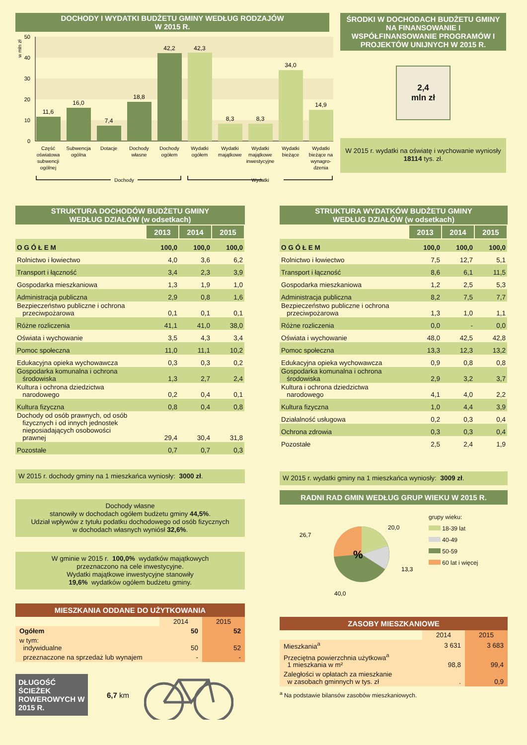DOCHODY I WYDATKI BUDŻETU GMINY WEDŁUG RODZAJÓW
W 2015 R.
w mln zł
50
40
30
20
10
0
11,6
16,0
7,4
18,8
42,2
42,3
8,3
8,3
34,0
14,9
Część
oświatowa
subwencji
ogólnej
Subwencja
ogólna
Dotacje
Dochody
własne
Dochody
ogółem
Wydatki
ogółem
Wydatki
majątkowe
Wydatki
majątkowe
inwestycyjne
Wydatki
bieżące
Wydatki
bieżące na
wynagro-
dzenia
Dochody
Wydatki
ŚRODKI W DOCHODACH BUDŻETU GMINY NA FINANSOWANIE I WSPÓŁFINANSOWANIE PROGRAMÓW I PROJEKTÓW UNIJNYCH W 2015 R.
2,4
mln zł
W 2015 r. wydatki na oświatę i wychowanie wyniosły 18114 tys. zł.
STRUKTURA DOCHODÓW BUDŻETU GMINY
WEDŁUG DZIAŁÓW (w odsetkach)
| | 2013 | 2014 | 2015 |
| O G Ó Ł E M | 100,0 | 100,0 | 100,0 |
| Rolnictwo i łowiectwo | 4,0 | 3,6 | 6,2 |
| Transport i łączność | 3,4 | 2,3 | 3,9 |
| Gospodarka mieszkaniowa | 1,3 | 1,9 | 1,0 |
| Administracja publiczna | 2,9 | 0,8 | 1,6 |
| Bezpieczeństwo publiczne i ochrona przeciwpożarowa | 0,1 | 0,1 | 0,1 |
| Różne rozliczenia | 41,1 | 41,0 | 38,0 |
| Oświata i wychowanie | 3,5 | 4,3 | 3,4 |
| Pomoc społeczna | 11,0 | 11,1 | 10,2 |
| Edukacyjna opieka wychowawcza | 0,3 | 0,3 | 0,2 |
| Gospodarka komunalna i ochrona środowiska | 1,3 | 2,7 | 2,4 |
| Kultura i ochrona dziedzictwa narodowego | 0,2 | 0,4 | 0,1 |
| Kultura fizyczna | 0,8 | 0,4 | 0,8 |
| Dochody od osób prawnych, od osób fizycznych i od innych jednostek nieposiadających osobowości prawnej | 29,4 | 30,4 | 31,8 |
| Pozostałe | 0,7 | 0,7 | 0,3 |
W 2015 r. dochody gminy na 1 mieszkańca wyniosły: 3000 zł.
Dochody własne
stanowiły w dochodach ogółem budżetu gminy 44,5%.
Udział wpływów z tytułu podatku dochodowego od osób fizycznych
w dochodach własnych wyniósł 32,6%.
W gminie w 2015 r. 100,0% wydatków majątkowych
przeznaczono na cele inwestycyjne.
Wydatki majątkowe inwestycyjne stanowiły
19,6% wydatków ogółem budżetu gminy.
MIESZKANIA ODDANE DO UŻYTKOWANIA
| | 2014 | 2015 |
| Ogółem | 50 | 52 |
| w tym: indywidualne | 50 | 52 |
| przeznaczone na sprzedaż lub wynajem | - | - |
DŁUGOŚĆ ŚCIEŻEK ROWEROWYCH W 2015 R.
6,7 km
STRUKTURA WYDATKÓW BUDŻETU GMINY
WEDŁUG DZIAŁÓW (w odsetkach)
| | 2013 | 2014 | 2015 |
| O G Ó Ł E M | 100,0 | 100,0 | 100,0 |
| Rolnictwo i łowiectwo | 7,5 | 12,7 | 5,1 |
| Transport i łączność | 8,6 | 6,1 | 11,5 |
| Gospodarka mieszkaniowa | 1,2 | 2,5 | 5,3 |
| Administracja publiczna | 8,2 | 7,5 | 7,7 |
| Bezpieczeństwo publiczne i ochrona przeciwpożarowa | 1,3 | 1,0 | 1,1 |
| Różne rozliczenia | 0,0 | - | 0,0 |
| Oświata i wychowanie | 48,0 | 42,5 | 42,8 |
| Pomoc społeczna | 13,3 | 12,3 | 13,2 |
| Edukacyjna opieka wychowawcza | 0,9 | 0,8 | 0,8 |
| Gospodarka komunalna i ochrona środowiska | 2,9 | 3,2 | 3,7 |
| Kultura i ochrona dziedzictwa narodowego | 4,1 | 4,0 | 2,2 |
| Kultura fizyczna | 1,0 | 4,4 | 3,9 |
| Działalność usługowa | 0,2 | 0,3 | 0,4 |
| Ochrona zdrowia | 0,3 | 0,3 | 0,4 |
| Pozostałe | 2,5 | 2,4 | 1,9 |
W 2015 r. wydatki gminy na 1 mieszkańca wyniosły: 3009 zł.
RADNI RAD GMIN WEDŁUG GRUP WIEKU W 2015 R.
%
20,0
26,7
13,3
40,0
grupy wieku:
18-39 lat
40-49
50-59
60 lat i więcej
ZASOBY MIESZKANIOWE
| | 2014 | 2015 |
| Mieszkania<sup>a</sup> | 3 631 | 3 683 |
| Przeciętna powierzchnia użytkowa<sup>a</sup> 1 mieszkania w m² | 98,8 | 99,4 |
| Zaległości w opłatach za mieszkanie w zasobach gminnych w tys. zł | . | 0,9 |
<sup>a</sup> Na podstawie bilansów zasobów mieszkaniowych.